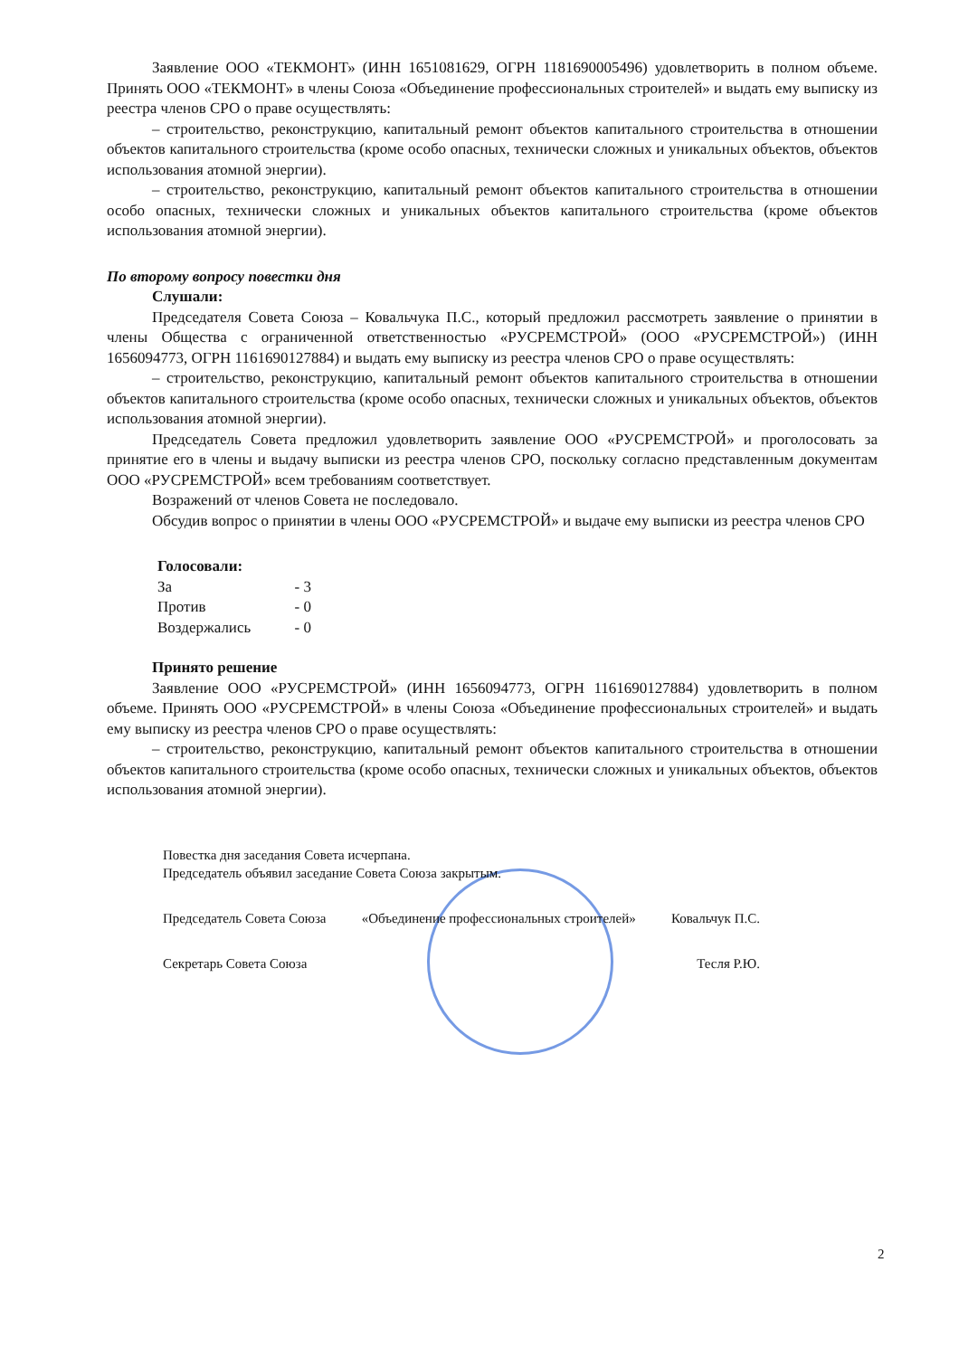Заявление ООО «ТЕКМОНТ» (ИНН 1651081629, ОГРН 1181690005496) удовлетворить в полном объеме. Принять ООО «ТЕКМОНТ» в члены Союза «Объединение профессиональных строителей» и выдать ему выписку из реестра членов СРО о праве осуществлять:
– строительство, реконструкцию, капитальный ремонт объектов капитального строительства в отношении объектов капитального строительства (кроме особо опасных, технически сложных и уникальных объектов, объектов использования атомной энергии).
– строительство, реконструкцию, капитальный ремонт объектов капитального строительства в отношении особо опасных, технически сложных и уникальных объектов капитального строительства (кроме объектов использования атомной энергии).
По второму вопросу повестки дня
Слушали:
Председателя Совета Союза – Ковальчука П.С., который предложил рассмотреть заявление о принятии в члены Общества с ограниченной ответственностью «РУСРЕМСТРОЙ» (ООО «РУСРЕМСТРОЙ») (ИНН 1656094773, ОГРН 1161690127884) и выдать ему выписку из реестра членов СРО о праве осуществлять:
– строительство, реконструкцию, капитальный ремонт объектов капитального строительства в отношении объектов капитального строительства (кроме особо опасных, технически сложных и уникальных объектов, объектов использования атомной энергии).
Председатель Совета предложил удовлетворить заявление ООО «РУСРЕМСТРОЙ» и проголосовать за принятие его в члены и выдачу выписки из реестра членов СРО, поскольку согласно представленным документам ООО «РУСРЕМСТРОЙ» всем требованиям соответствует.
Возражений от членов Совета не последовало.
Обсудив вопрос о принятии в члены ООО «РУСРЕМСТРОЙ» и выдаче ему выписки из реестра членов СРО
Голосовали:
За - 3
Против - 0
Воздержались - 0
Принято решение
Заявление ООО «РУСРЕМСТРОЙ» (ИНН 1656094773, ОГРН 1161690127884) удовлетворить в полном объеме. Принять ООО «РУСРЕМСТРОЙ» в члены Союза «Объединение профессиональных строителей» и выдать ему выписку из реестра членов СРО о праве осуществлять:
– строительство, реконструкцию, капитальный ремонт объектов капитального строительства в отношении объектов капитального строительства (кроме особо опасных, технически сложных и уникальных объектов, объектов использования атомной энергии).
Повестка дня заседания Совета исчерпана.
Председатель объявил заседание Совета Союза закрытым.
Председатель Совета Союза «Объединение профессиональных строителей» Ковальчук П.С.
Секретарь Совета Союза Тесля Р.Ю.
2